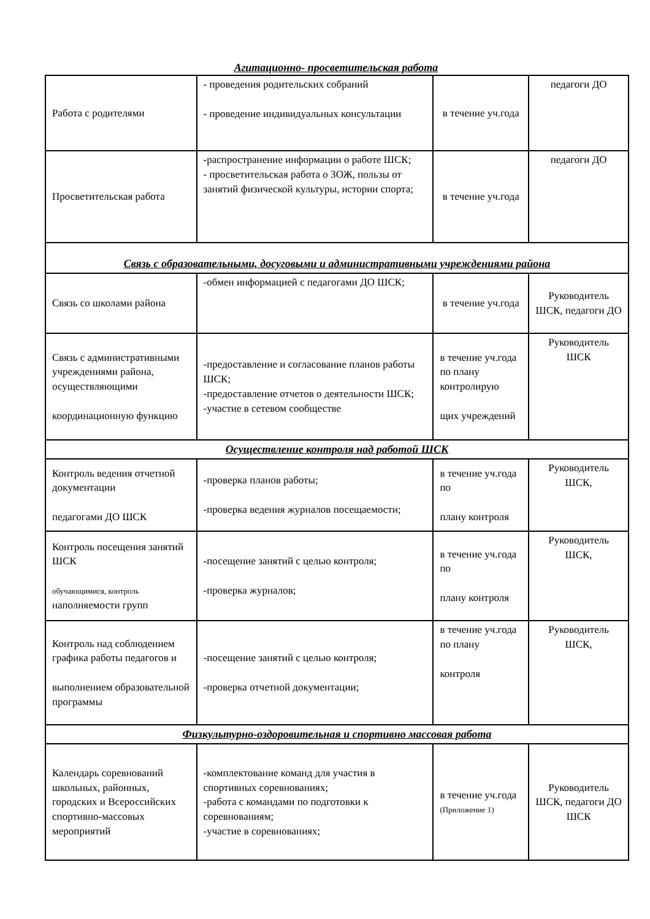Агитационно- просветительская работа
| Работа с родителями | - проведения родительских собраний - проведение индивидуальных консультации | в течение уч.года | педагоги ДО |
| Просветительская работа | -распространение информации о работе ШСК; - просветительская работа о ЗОЖ, пользы от занятий физической культуры, истории спорта; | в течение уч.года | педагоги ДО |
| Связь с образовательными, досуговыми и административными учреждениями района | | | |
| Связь со школами района | -обмен информацией с педагогами ДО ШСК; | в течение уч.года | Руководитель ШСК, педагоги ДО |
| Связь с административными учреждениями района, осуществляющими координационную функцию | -предоставление и согласование планов работы ШСК; -предоставление отчетов о деятельности ШСК; -участие в сетевом сообществе | в течение уч.года по плану контролирую щих учреждений | Руководитель ШСК |
| Осуществление контроля над работой ШСК | | | |
| Контроль ведения отчетной документации педагогами ДО ШСК | -проверка планов работы; -проверка ведения журналов посещаемости; | в течение уч.года по плану контроля | Руководитель ШСК, |
| Контроль посещения занятий ШСК обучающимися, контроль наполняемости групп | -посещение занятий с целью контроля; -проверка журналов; | в течение уч.года по плану контроля | Руководитель ШСК, |
| Контроль над соблюдением графика работы педагогов и выполнением образовательной программы | -посещение занятий с целью контроля; -проверка отчетной документации; | в течение уч.года по плану контроля | Руководитель ШСК, |
| Физкультурно-оздоровительная и спортивно массовая работа | | | |
| Календарь соревнований школьных, районных, городских и Всероссийских спортивно-массовых мероприятий | -комплектование команд для участия в спортивных соревнованиях; -работа с командами по подготовки к соревнованиям; -участие в соревнованиях; | в течение уч.года (Приложение 1) | Руководитель ШСК, педагоги ДО ШСК |